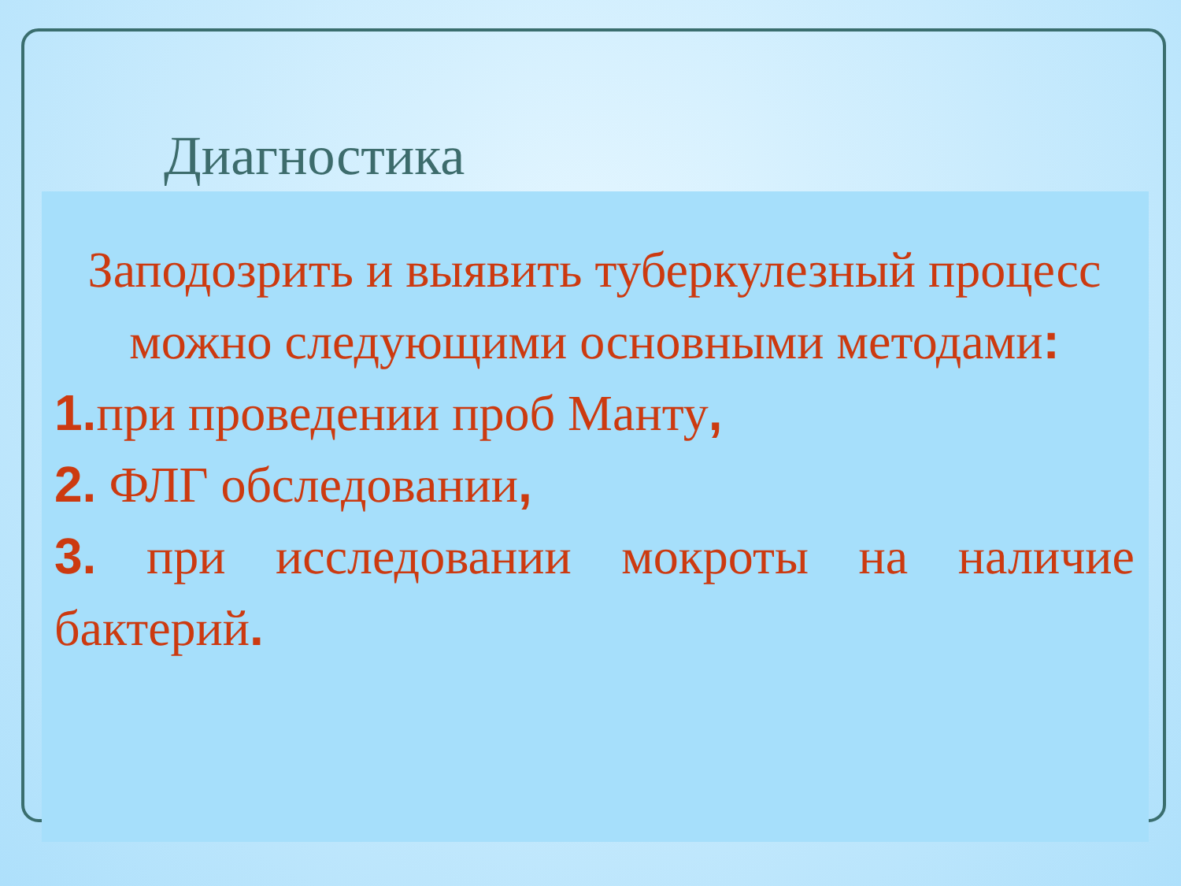Диагностика
Заподозрить и выявить туберкулезный процесс можно следующими основными методами:
1. при проведении проб Манту,
2. ФЛГ обследовании,
3. при исследовании мокроты на наличие
бактерий.